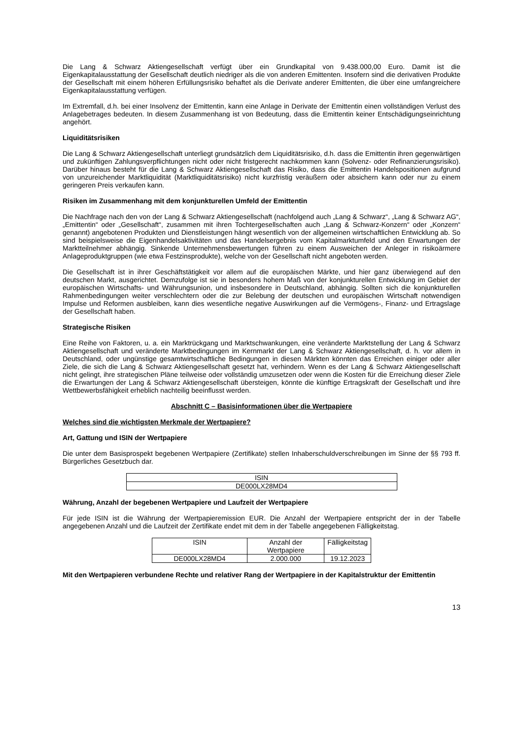Die Lang & Schwarz Aktiengesellschaft verfügt über ein Grundkapital von 9.438.000,00 Euro. Damit ist die Eigenkapitalausstattung der Gesellschaft deutlich niedriger als die von anderen Emittenten. Insofern sind die derivativen Produkte der Gesellschaft mit einem höheren Erfüllungsrisiko behaftet als die Derivate anderer Emittenten, die über eine umfangreichere Eigenkapitalausstattung verfügen.
Im Extremfall, d.h. bei einer Insolvenz der Emittentin, kann eine Anlage in Derivate der Emittentin einen vollständigen Verlust des Anlagebetrages bedeuten. In diesem Zusammenhang ist von Bedeutung, dass die Emittentin keiner Entschädigungseinrichtung angehört.
Liquiditätsrisiken
Die Lang & Schwarz Aktiengesellschaft unterliegt grundsätzlich dem Liquiditätsrisiko, d.h. dass die Emittentin ihren gegenwärtigen und zukünftigen Zahlungsverpflichtungen nicht oder nicht fristgerecht nachkommen kann (Solvenz- oder Refinanzierungsrisiko). Darüber hinaus besteht für die Lang & Schwarz Aktiengesellschaft das Risiko, dass die Emittentin Handelspositionen aufgrund von unzureichender Marktliquidität (Marktliquiditätsrisiko) nicht kurzfristig veräußern oder absichern kann oder nur zu einem geringeren Preis verkaufen kann.
Risiken im Zusammenhang mit dem konjunkturellen Umfeld der Emittentin
Die Nachfrage nach den von der Lang & Schwarz Aktiengesellschaft (nachfolgend auch „Lang & Schwarz“, „Lang & Schwarz AG“, „Emittentin“ oder „Gesellschaft“, zusammen mit ihren Tochtergesellschaften auch „Lang & Schwarz-Konzern“ oder „Konzern“ genannt) angebotenen Produkten und Dienstleistungen hängt wesentlich von der allgemeinen wirtschaftlichen Entwicklung ab. So sind beispielsweise die Eigenhandelsaktivitäten und das Handelsergebnis vom Kapitalmarktumfeld und den Erwartungen der Marktteilnehmer abhängig. Sinkende Unternehmensbewertungen führen zu einem Ausweichen der Anleger in risikoärmere Anlageproduktgruppen (wie etwa Festzinsprodukte), welche von der Gesellschaft nicht angeboten werden.
Die Gesellschaft ist in ihrer Geschäftstätigkeit vor allem auf die europäischen Märkte, und hier ganz überwiegend auf den deutschen Markt, ausgerichtet. Demzufolge ist sie in besonders hohem Maß von der konjunkturellen Entwicklung im Gebiet der europäischen Wirtschafts- und Währungsunion, und insbesondere in Deutschland, abhängig. Sollten sich die konjunkturellen Rahmenbedingungen weiter verschlechtern oder die zur Belebung der deutschen und europäischen Wirtschaft notwendigen Impulse und Reformen ausbleiben, kann dies wesentliche negative Auswirkungen auf die Vermögens-, Finanz- und Ertragslage der Gesellschaft haben.
Strategische Risiken
Eine Reihe von Faktoren, u. a. ein Marktrückgang und Marktschwankungen, eine veränderte Marktstellung der Lang & Schwarz Aktiengesellschaft und veränderte Marktbedingungen im Kernmarkt der Lang & Schwarz Aktiengesellschaft, d. h. vor allem in Deutschland, oder ungünstige gesamtwirtschaftliche Bedingungen in diesen Märkten könnten das Erreichen einiger oder aller Ziele, die sich die Lang & Schwarz Aktiengesellschaft gesetzt hat, verhindern. Wenn es der Lang & Schwarz Aktiengesellschaft nicht gelingt, ihre strategischen Pläne teilweise oder vollständig umzusetzen oder wenn die Kosten für die Erreichung dieser Ziele die Erwartungen der Lang & Schwarz Aktiengesellschaft übersteigen, könnte die künftige Ertragskraft der Gesellschaft und ihre Wettbewerbsfähigkeit erheblich nachteilig beeinflusst werden.
Abschnitt C – Basisinformationen über die Wertpapiere
Welches sind die wichtigsten Merkmale der Wertpapiere?
Art, Gattung und ISIN der Wertpapiere
Die unter dem Basisprospekt begebenen Wertpapiere (Zertifikate) stellen Inhaberschuldverschreibungen im Sinne der §§ 793 ff. Bürgerliches Gesetzbuch dar.
| ISIN |
| DE000LX28MD4 |
Währung, Anzahl der begebenen Wertpapiere und Laufzeit der Wertpapiere
Für jede ISIN ist die Währung der Wertpapieremission EUR. Die Anzahl der Wertpapiere entspricht der in der Tabelle angegebenen Anzahl und die Laufzeit der Zertifikate endet mit dem in der Tabelle angegebenen Fälligkeitstag.
| ISIN | Anzahl der Wertpapiere | Fälligkeitstag |
| DE000LX28MD4 | 2.000.000 | 19.12.2023 |
Mit den Wertpapieren verbundene Rechte und relativer Rang der Wertpapiere in der Kapitalstruktur der Emittentin
13